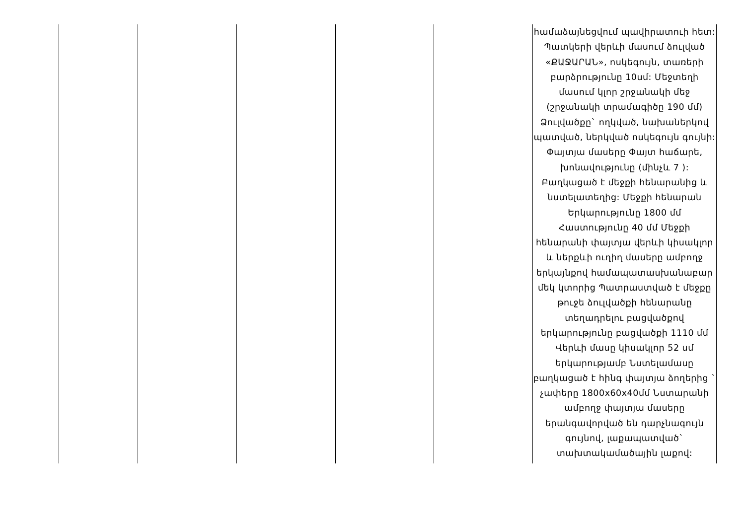| | | | | | համաձայնեցվում պավիրատուի հետ: Պատկերի վերևի մասում ձուլված «ՔԱՋԱՐԱՆ», ոսկեգույն, տառերի բարձրությունը 10սմ: Մեջտեղի մասում կլոր շրջանակի մեջ (շրջանակի տրամագիծը 190 մմ) Ձուլվածքը` ողկված, նախաներկով պատված, ներկված ոսկեգույն գույնի: Փայտյա մասերը Փայտ հաճարե, խոնավությունը (մինչև 7 ): Բաղկացած է մեջքի հենարանից և նստելատեղից: Մեջքի հենարան Երկարությունը 1800 մմ Հաստությունը 40 մմ Մեջքի հենարանի փայտյա վերևի կիսակլոր և ներքևի ուղիղ մասերը ամբողջ երկայնքով համապատասխանաբար մեկ կտորից Պատրաստված է մեջքը թուջե ձուլվածքի հենարանը տեղադրելու բացվածքով երկարությունը բացվածքի 1110 մմ Վերևի մասը կիսակլոր 52 սմ երկարությամբ Նստելամասը բաղկացած է հինգ փայտյա ձողերից ` չափերը 1800x60x40մմ Նստարանի ամբողջ փայտյա մասերը երանգավորված են դարչնագույն գույնով, լաքապատված` տախտակամածային լաքով: |